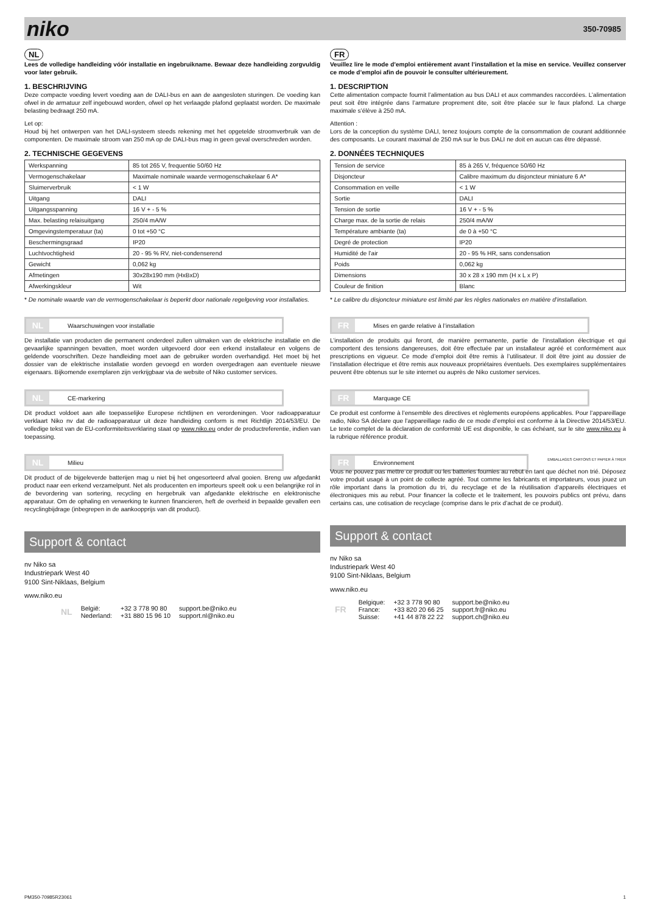niko 350-70985
NL
Lees de volledige handleiding vóór installatie en ingebruikname. Bewaar deze handleiding zorgvuldig voor later gebruik.
1. BESCHRIJVING
Deze compacte voeding levert voeding aan de DALI-bus en aan de aangesloten sturingen. De voeding kan ofwel in de armatuur zelf ingebouwd worden, ofwel op het verlaagde plafond geplaatst worden. De maximale belasting bedraagt 250 mA.
Let op:
Houd bij het ontwerpen van het DALI-systeem steeds rekening met het opgetelde stroomverbruik van de componenten. De maximale stroom van 250 mA op de DALI-bus mag in geen geval overschreden worden.
2. TECHNISCHE GEGEVENS
| Werkspanning | 85 tot 265 V, frequentie 50/60 Hz |
| Vermogenschakelaar | Maximale nominale waarde vermogenschakelaar 6 A* |
| Sluimerverbruik | < 1 W |
| Uitgang | DALI |
| Uitgangsspanning | 16 V + - 5 % |
| Max. belasting relaisuitgang | 250/4 mA/W |
| Omgevingstemperatuur (ta) | 0 tot +50 °C |
| Beschermingsgraad | IP20 |
| Luchtvochtigheid | 20 - 95 % RV, niet-condenserend |
| Gewicht | 0,062 kg |
| Afmetingen | 30x28x190 mm (HxBxD) |
| Afwerkingskleur | Wit |
* De nominale waarde van de vermogenschakelaar is beperkt door nationale regelgeving voor installaties.
NL Waarschuwingen voor installatie
De installatie van producten die permanent onderdeel zullen uitmaken van de elektrische installatie en die gevaarlijke spanningen bevatten, moet worden uitgevoerd door een erkend installateur en volgens de geldende voorschriften. Deze handleiding moet aan de gebruiker worden overhandigd. Het moet bij het dossier van de elektrische installatie worden gevoegd en worden overgedragen aan eventuele nieuwe eigenaars. Bijkomende exemplaren zijn verkrijgbaar via de website of Niko customer services.
NL CE-markering
Dit product voldoet aan alle toepasselijke Europese richtlijnen en verordeningen. Voor radioapparatuur verklaart Niko nv dat de radioapparatuur uit deze handleiding conform is met Richtlijn 2014/53/EU. De volledige tekst van de EU-conformiteitsverklaring staat op www.niko.eu onder de productreferentie, indien van toepassing.
NL Milieu
Dit product of de bijgeleverde batterijen mag u niet bij het ongesorteerd afval gooien. Breng uw afgedankt product naar een erkend verzamelpunt. Net als producenten en importeurs speelt ook u een belangrijke rol in de bevordering van sortering, recycling en hergebruik van afgedankte elektrische en elektronische apparatuur. Om de ophaling en verwerking te kunnen financieren, heft de overheid in bepaalde gevallen een recyclingbijdrage (inbegrepen in de aankoopprijs van dit product).
Support & contact
nv Niko sa
Industriepark West 40
9100 Sint-Niklaas, Belgium
www.niko.eu
| NL | België: | +32 3 778 90 80 | support.be@niko.eu |
| | Nederland: | +31 880 15 96 10 | support.nl@niko.eu |
FR
Veuillez lire le mode d’emploi entièrement avant l’installation et la mise en service. Veuillez conserver ce mode d’emploi afin de pouvoir le consulter ultérieurement.
1. DESCRIPTION
Cette alimentation compacte fournit l’alimentation au bus DALI et aux commandes raccordées. L’alimentation peut soit être intégrée dans l’armature proprement dite, soit être placée sur le faux plafond. La charge maximale s’élève à 250 mA.
Attention :
Lors de la conception du système DALI, tenez toujours compte de la consommation de courant additionnée des composants. Le courant maximal de 250 mA sur le bus DALI ne doit en aucun cas être dépassé.
2. DONNÉES TECHNIQUES
| Tension de service | 85 à 265 V, fréquence 50/60 Hz |
| Disjoncteur | Calibre maximum du disjoncteur miniature 6 A* |
| Consommation en veille | < 1 W |
| Sortie | DALI |
| Tension de sortie | 16 V + - 5 % |
| Charge max. de la sortie de relais | 250/4 mA/W |
| Température ambiante (ta) | de 0 à +50 °C |
| Degré de protection | IP20 |
| Humidité de l’air | 20 - 95 % HR, sans condensation |
| Poids | 0,062 kg |
| Dimensions | 30 x 28 x 190 mm (H x L x P) |
| Couleur de finition | Blanc |
* Le calibre du disjoncteur miniature est limité par les règles nationales en matière d’installation.
FR Mises en garde relative à l’installation
L’installation de produits qui feront, de manière permanente, partie de l’installation électrique et qui comportent des tensions dangereuses, doit être effectuée par un installateur agréé et conformément aux prescriptions en vigueur. Ce mode d’emploi doit être remis à l’utilisateur. Il doit être joint au dossier de l’installation électrique et être remis aux nouveaux propriétaires éventuels. Des exemplaires supplémentaires peuvent être obtenus sur le site internet ou auprès de Niko customer services.
FR Marquage CE
Ce produit est conforme à l’ensemble des directives et règlements européens applicables. Pour l’appareillage radio, Niko SA déclare que l’appareillage radio de ce mode d’emploi est conforme à la Directive 2014/53/EU. Le texte complet de la déclaration de conformité UE est disponible, le cas échéant, sur le site www.niko.eu à la rubrique référence produit.
FR Environnement
EMBALLAGES CARTONS ET PAPIER À TRIER
Vous ne pouvez pas mettre ce produit ou les batteries fournies au rebut en tant que déchet non trié. Déposez votre produit usagé à un point de collecte agréé. Tout comme les fabricants et importateurs, vous jouez un rôle important dans la promotion du tri, du recyclage et de la réutilisation d’appareils électriques et électroniques mis au rebut. Pour financer la collecte et le traitement, les pouvoirs publics ont prévu, dans certains cas, une cotisation de recyclage (comprise dans le prix d’achat de ce produit).
Support & contact
nv Niko sa
Industriepark West 40
9100 Sint-Niklaas, Belgium
www.niko.eu
| FR | Belgique: | +32 3 778 90 80 | support.be@niko.eu |
| | France: | +33 820 20 66 25 | support.fr@niko.eu |
| | Suisse: | +41 44 878 22 22 | support.ch@niko.eu |
PM350-70985R23061 1